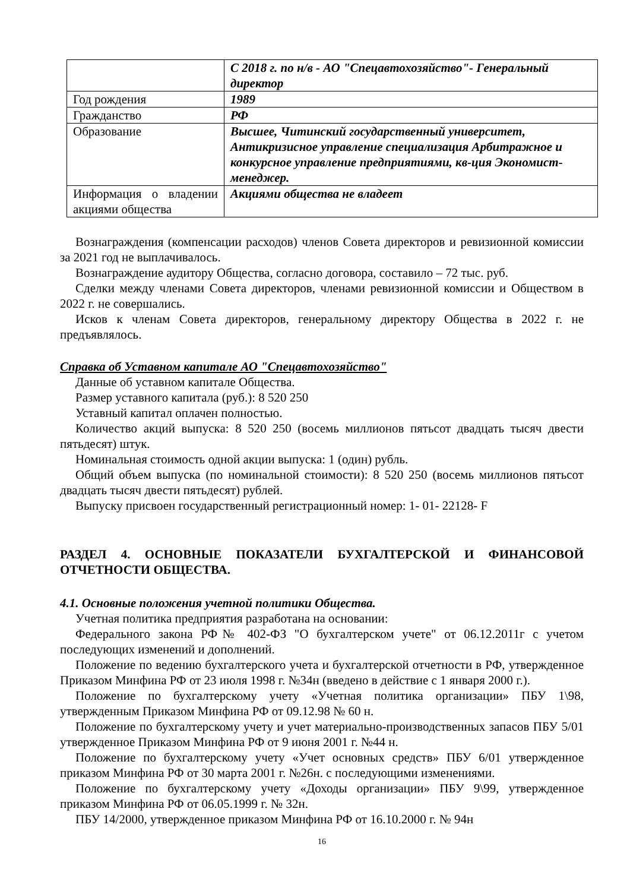| | С 2018 г. по н/в - АО "Спецавтохозяйство"- Генеральный директор |
| Год рождения | 1989 |
| Гражданство | РФ |
| Образование | Высшее, Читинский государственный университет, Антикризисное управление специализация Арбитражное и конкурсное управление предприятиями, кв-ция Экономист-менеджер. |
| Информация о владении акциями общества | Акциями общества не владеет |
Вознаграждения (компенсации расходов) членов Совета директоров и ревизионной комиссии за 2021 год не выплачивалось.
Вознаграждение аудитору Общества, согласно договора, составило – 72 тыс. руб.
Сделки между членами Совета директоров, членами ревизионной комиссии и Обществом в 2022 г. не совершались.
Исков к членам Совета директоров, генеральному директору Общества в 2022 г. не предъявлялось.
Справка об Уставном капитале АО "Спецавтохозяйство"
Данные об уставном капитале Общества.
Размер уставного капитала (руб.): 8 520 250
Уставный капитал оплачен полностью.
Количество акций выпуска: 8 520 250 (восемь миллионов пятьсот двадцать тысяч двести пятьдесят) штук.
Номинальная стоимость одной акции выпуска: 1 (один) рубль.
Общий объем выпуска (по номинальной стоимости): 8 520 250 (восемь миллионов пятьсот двадцать тысяч двести пятьдесят) рублей.
Выпуску присвоен государственный регистрационный номер: 1- 01- 22128- F
РАЗДЕЛ 4. ОСНОВНЫЕ ПОКАЗАТЕЛИ БУХГАЛТЕРСКОЙ И ФИНАНСОВОЙ ОТЧЕТНОСТИ ОБЩЕСТВА.
4.1. Основные положения учетной политики Общества.
Учетная политика предприятия разработана на основании:
Федерального закона РФ№ 402-ФЗ "О бухгалтерском учете" от 06.12.2011г с учетом последующих изменений и дополнений.
Положение по ведению бухгалтерского учета и бухгалтерской отчетности в РФ, утвержденное Приказом Минфина РФ от 23 июля 1998 г. №34н (введено в действие с 1 января 2000 г.).
Положение по бухгалтерскому учету «Учетная политика организации» ПБУ 1\98, утвержденным Приказом Минфина РФ от 09.12.98 № 60 н.
Положение по бухгалтерскому учету и учет материально-производственных запасов ПБУ 5/01 утвержденное Приказом Минфина РФ от 9 июня 2001 г. №44 н.
Положение по бухгалтерскому учету «Учет основных средств» ПБУ 6/01 утвержденное приказом Минфина РФ от 30 марта 2001 г. №26н. с последующими изменениями.
Положение по бухгалтерскому учету «Доходы организации» ПБУ 9\99, утвержденное приказом Минфина РФ от 06.05.1999 г. № 32н.
ПБУ 14/2000, утвержденное приказом Минфина РФ от 16.10.2000 г. № 94н
16